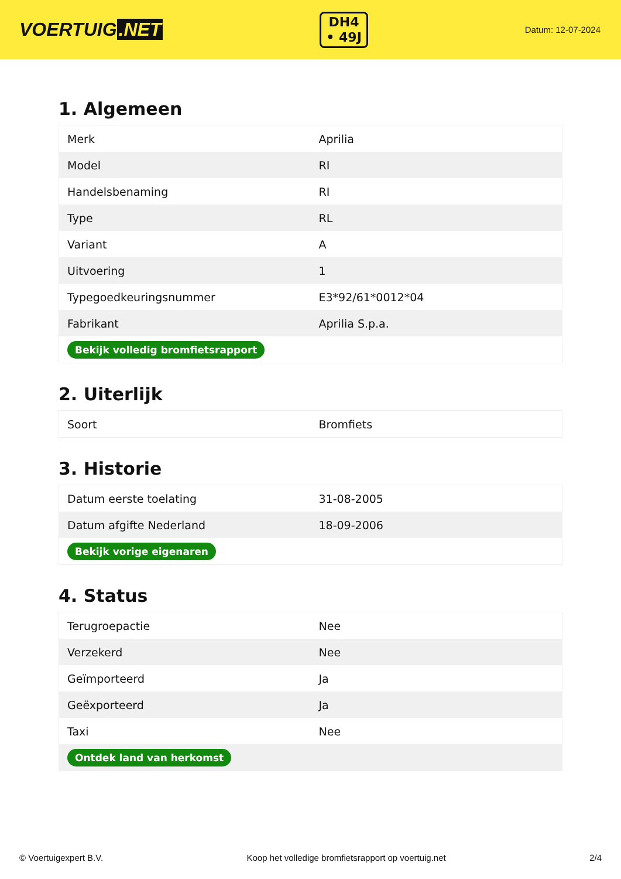VOERTUIG.NET
DH4
• 49J
Datum: 12-07-2024
1. Algemeen
| Merk | Aprilia |
| Model | RI |
| Handelsbenaming | RI |
| Type | RL |
| Variant | A |
| Uitvoering | 1 |
| Typegoedkeuringsnummer | E3*92/61*0012*04 |
| Fabrikant | Aprilia S.p.a. |
| Bekijk volledig bromfietsrapport | |
2. Uiterlijk
| Soort | Bromfiets |
3. Historie
| Datum eerste toelating | 31-08-2005 |
| Datum afgifte Nederland | 18-09-2006 |
| Bekijk vorige eigenaren | |
4. Status
| Terugroepactie | Nee |
| Verzekerd | Nee |
| Geïmporteerd | Ja |
| Geëxporteerd | Ja |
| Taxi | Nee |
| Ontdek land van herkomst | |
© Voertuigexpert B.V. Koop het volledige bromfietsrapport op voertuig.net 2/4